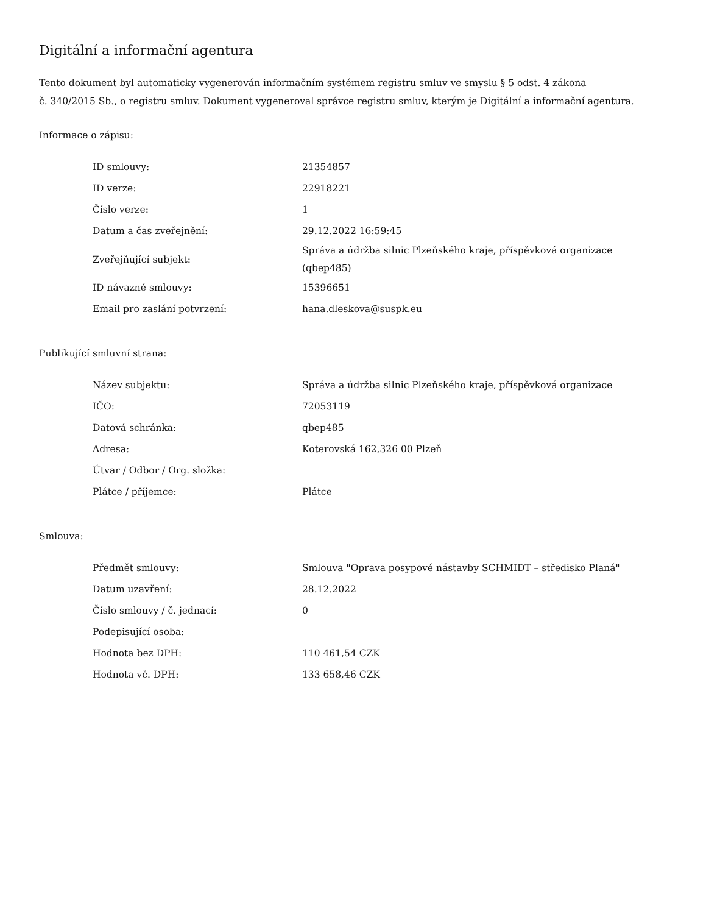Digitální a informační agentura
Tento dokument byl automaticky vygenerován informačním systémem registru smluv ve smyslu § 5 odst. 4 zákona
č. 340/2015 Sb., o registru smluv. Dokument vygeneroval správce registru smluv, kterým je Digitální a informační agentura.
Informace o zápisu:
| ID smlouvy: | 21354857 |
| ID verze: | 22918221 |
| Číslo verze: | 1 |
| Datum a čas zveřejnění: | 29.12.2022 16:59:45 |
| Zveřejňující subjekt: | Správa a údržba silnic Plzeňského kraje, příspěvková organizace (qbep485) |
| ID návazné smlouvy: | 15396651 |
| Email pro zaslání potvrzení: | hana.dleskova@suspk.eu |
Publikující smluvní strana:
| Název subjektu: | Správa a údržba silnic Plzeňského kraje, příspěvková organizace |
| IČO: | 72053119 |
| Datová schránka: | qbep485 |
| Adresa: | Koterovská 162,326 00 Plzeň |
| Útvar / Odbor / Org. složka: | |
| Plátce / příjemce: | Plátce |
Smlouva:
| Předmět smlouvy: | Smlouva "Oprava posypové nástavby SCHMIDT – středisko Planá" |
| Datum uzavření: | 28.12.2022 |
| Číslo smlouvy / č. jednací: | 0 |
| Podepisující osoba: | |
| Hodnota bez DPH: | 110 461,54 CZK |
| Hodnota vč. DPH: | 133 658,46 CZK |